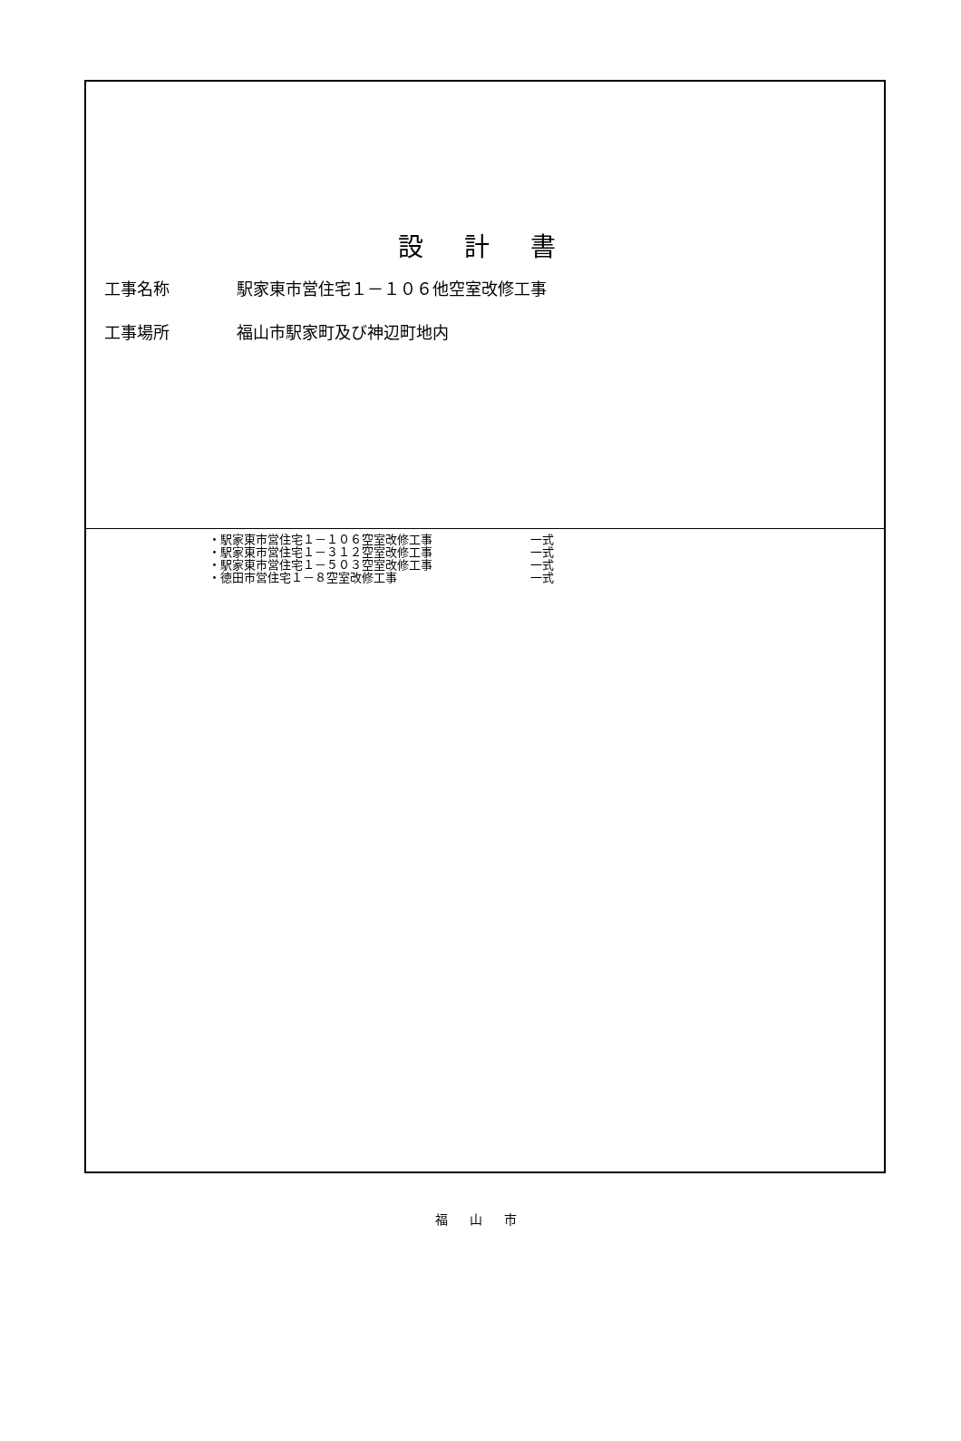設 計 書
工事名称 駅家東市営住宅１－１０６他空室改修工事
工事場所 福山市駅家町及び神辺町地内
・駅家東市営住宅１－１０６空室改修工事 一式
・駅家東市営住宅１－３１２空室改修工事 一式
・駅家東市営住宅１－５０３空室改修工事 一式
・徳田市営住宅１－８空室改修工事 一式
福 山 市